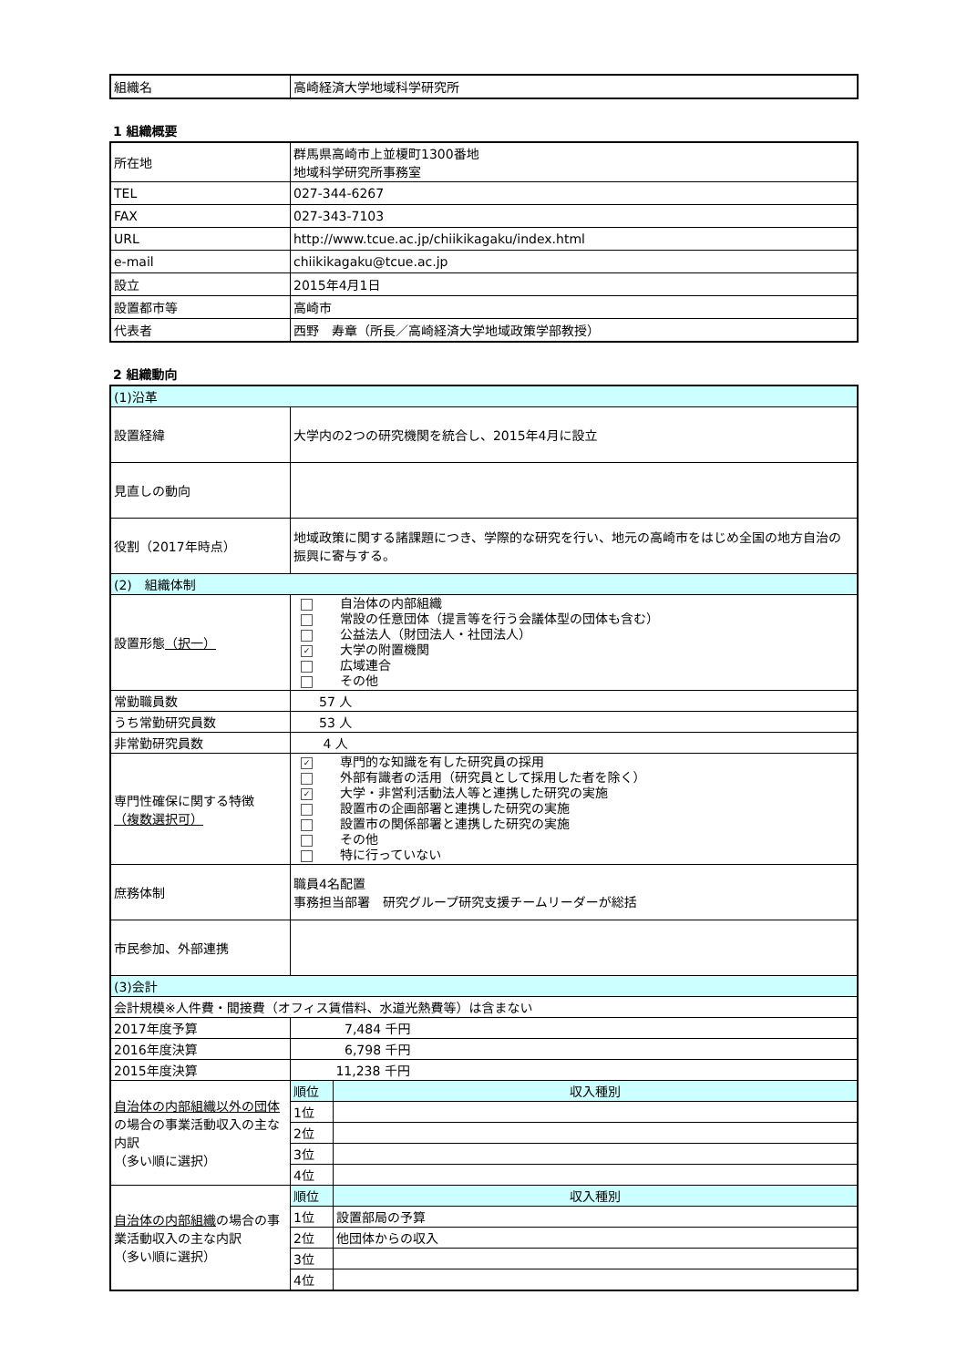| 組織名 | 高崎経済大学地域科学研究所 |
1 組織概要
| 所在地 | 群馬県高崎市上並榎町1300番地 地域科学研究所事務室 |
| TEL | 027-344-6267 |
| FAX | 027-343-7103 |
| URL | http://www.tcue.ac.jp/chiikikagaku/index.html |
| e-mail | chiikikagaku@tcue.ac.jp |
| 設立 | 2015年4月1日 |
| 設置都市等 | 高崎市 |
| 代表者 | 西野 寿章（所長／高崎経済大学地域政策学部教授） |
2 組織動向
| (1)沿革 | | |
| 設置経緯 | 大学内の2つの研究機関を統合し、2015年4月に設立 | |
| 見直しの動向 | | |
| 役割（2017年時点） | 地域政策に関する諸課題につき、学際的な研究を行い、地元の高崎市をはじめ全国の地方自治の振興に寄与する。 | |
| (2) 組織体制 | | |
| 設置形態 （択一） | 自治体の内部組織 常設の任意団体（提言等を行う会議体型の団体も含む） 公益法人（財団法人・社団法人） ✓ 大学の附置機関 広域連合 その他 | |
| 常勤職員数 | 57 人 | |
| うち常勤研究員数 | 53 人 | |
| 非常勤研究員数 | 4 人 | |
| 専門性確保に関する特徴 （複数選択可） | ✓ 専門的な知識を有した研究員の採用 外部有識者の活用（研究員として採用した者を除く） ✓ 大学・非営利活動法人等と連携した研究の実施 設置市の企画部署と連携した研究の実施 設置市の関係部署と連携した研究の実施 その他 特に行っていない | |
| 庶務体制 | 職員4名配置 事務担当部署 研究グループ研究支援チームリーダーが総括 | |
| 市民参加、外部連携 | | |
| (3)会計 | | |
| 会計規模※人件費・間接費（オフィス賃借料、水道光熱費等）は含まない | | |
| 2017年度予算 | 7,484 千円 | |
| 2016年度決算 | 6,798 千円 | |
| 2015年度決算 | 11,238 千円 | |
| 自治体の内部組織以外の団体 の場合の事業活動収入の主な内訳 （多い順に選択） | 順位 | 収入種別 |
| | 1位 | |
| | 2位 | |
| | 3位 | |
| | 4位 | |
| 自治体の内部組織 の場合の事業活動収入の主な内訳 （多い順に選択） | 順位 | 収入種別 |
| | 1位 | 設置部局の予算 |
| | 2位 | 他団体からの収入 |
| | 3位 | |
| | 4位 | |